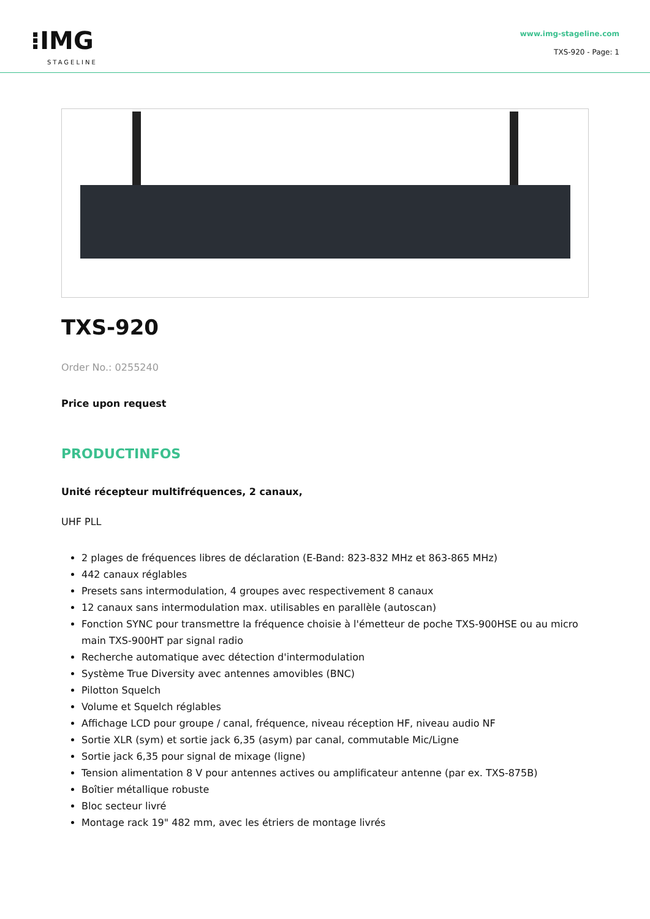⁝IMG
STAGELINE
www.img-stageline.com
TXS-920 - Page: 1
TXS-920
Order No.: 0255240
Price upon request
PRODUCTINFOS
Unité récepteur multifréquences, 2 canaux,
UHF PLL
2 plages de fréquences libres de déclaration (E-Band: 823-832 MHz et 863-865 MHz)
442 canaux réglables
Presets sans intermodulation, 4 groupes avec respectivement 8 canaux
12 canaux sans intermodulation max. utilisables en parallèle (autoscan)
Fonction SYNC pour transmettre la fréquence choisie à l'émetteur de poche TXS-900HSE ou au micro main TXS-900HT par signal radio
Recherche automatique avec détection d'intermodulation
Système True Diversity avec antennes amovibles (BNC)
Pilotton Squelch
Volume et Squelch réglables
Affichage LCD pour groupe / canal, fréquence, niveau réception HF, niveau audio NF
Sortie XLR (sym) et sortie jack 6,35 (asym) par canal, commutable Mic/Ligne
Sortie jack 6,35 pour signal de mixage (ligne)
Tension alimentation 8 V pour antennes actives ou amplificateur antenne (par ex. TXS-875B)
Boîtier métallique robuste
Bloc secteur livré
Montage rack 19" 482 mm, avec les étriers de montage livrés